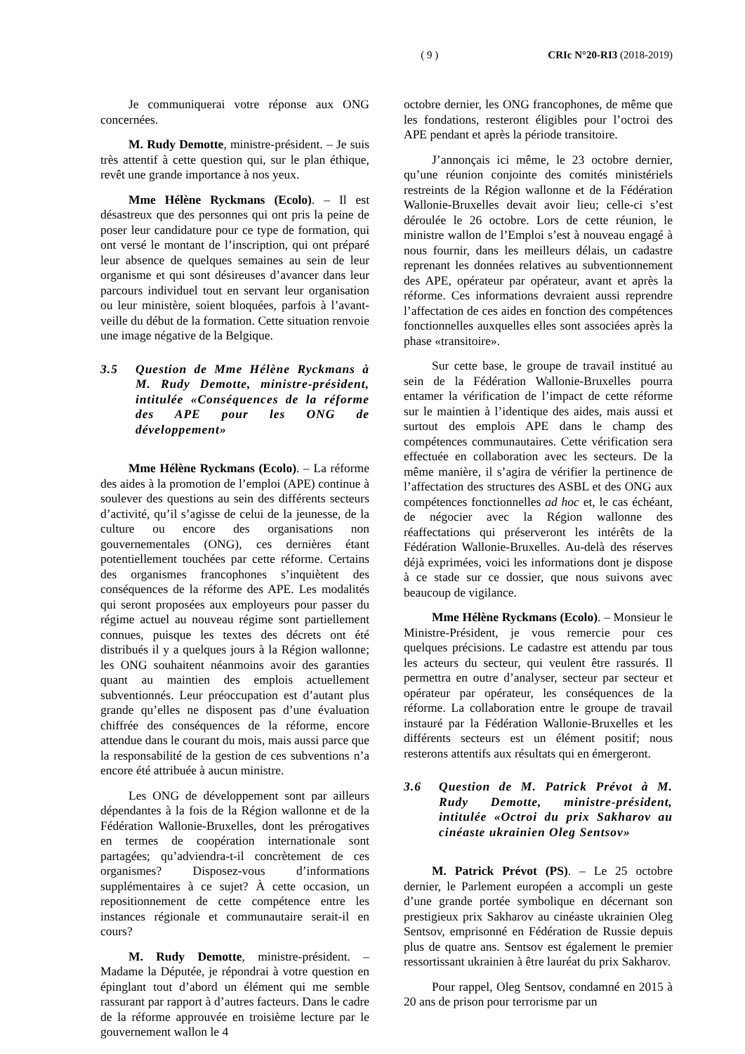( 9 ) CRIc N°20-RI3 (2018-2019)
Je communiquerai votre réponse aux ONG concernées.
M. Rudy Demotte, ministre-président. – Je suis très attentif à cette question qui, sur le plan éthique, revêt une grande importance à nos yeux.
Mme Hélène Ryckmans (Ecolo). – Il est désastreux que des personnes qui ont pris la peine de poser leur candidature pour ce type de formation, qui ont versé le montant de l’inscription, qui ont préparé leur absence de quelques semaines au sein de leur organisme et qui sont désireuses d’avancer dans leur parcours individuel tout en servant leur organisation ou leur ministère, soient bloquées, parfois à l’avant-veille du début de la formation. Cette situation renvoie une image négative de la Belgique.
3.5 Question de Mme Hélène Ryckmans à M. Rudy Demotte, ministre-président, intitulée «Conséquences de la réforme des APE pour les ONG de développement»
Mme Hélène Ryckmans (Ecolo). – La réforme des aides à la promotion de l’emploi (APE) continue à soulever des questions au sein des différents secteurs d’activité, qu’il s’agisse de celui de la jeunesse, de la culture ou encore des organisations non gouvernementales (ONG), ces dernières étant potentiellement touchées par cette réforme. Certains des organismes francophones s’inquiètent des conséquences de la réforme des APE. Les modalités qui seront proposées aux employeurs pour passer du régime actuel au nouveau régime sont partiellement connues, puisque les textes des décrets ont été distribués il y a quelques jours à la Région wallonne; les ONG souhaitent néanmoins avoir des garanties quant au maintien des emplois actuellement subventionnés. Leur préoccupation est d’autant plus grande qu’elles ne disposent pas d’une évaluation chiffrée des conséquences de la réforme, encore attendue dans le courant du mois, mais aussi parce que la responsabilité de la gestion de ces subventions n’a encore été attribuée à aucun ministre.
Les ONG de développement sont par ailleurs dépendantes à la fois de la Région wallonne et de la Fédération Wallonie-Bruxelles, dont les prérogatives en termes de coopération internationale sont partagées; qu’adviendra-t-il concrètement de ces organismes? Disposez-vous d’informations supplémentaires à ce sujet? À cette occasion, un repositionnement de cette compétence entre les instances régionale et communautaire serait-il en cours?
M. Rudy Demotte, ministre-président. – Madame la Députée, je répondrai à votre question en épinglant tout d’abord un élément qui me semble rassurant par rapport à d’autres facteurs. Dans le cadre de la réforme approuvée en troisième lecture par le gouvernement wallon le 4
octobre dernier, les ONG francophones, de même que les fondations, resteront éligibles pour l’octroi des APE pendant et après la période transitoire.
J’annonçais ici même, le 23 octobre dernier, qu’une réunion conjointe des comités ministériels restreints de la Région wallonne et de la Fédération Wallonie-Bruxelles devait avoir lieu; celle-ci s’est déroulée le 26 octobre. Lors de cette réunion, le ministre wallon de l’Emploi s’est à nouveau engagé à nous fournir, dans les meilleurs délais, un cadastre reprenant les données relatives au subventionnement des APE, opérateur par opérateur, avant et après la réforme. Ces informations devraient aussi reprendre l’affectation de ces aides en fonction des compétences fonctionnelles auxquelles elles sont associées après la phase «transitoire».
Sur cette base, le groupe de travail institué au sein de la Fédération Wallonie-Bruxelles pourra entamer la vérification de l’impact de cette réforme sur le maintien à l’identique des aides, mais aussi et surtout des emplois APE dans le champ des compétences communautaires. Cette vérification sera effectuée en collaboration avec les secteurs. De la même manière, il s’agira de vérifier la pertinence de l’affectation des structures des ASBL et des ONG aux compétences fonctionnelles ad hoc et, le cas échéant, de négocier avec la Région wallonne des réaffectations qui préserveront les intérêts de la Fédération Wallonie-Bruxelles. Au-delà des réserves déjà exprimées, voici les informations dont je dispose à ce stade sur ce dossier, que nous suivons avec beaucoup de vigilance.
Mme Hélène Ryckmans (Ecolo). – Monsieur le Ministre-Président, je vous remercie pour ces quelques précisions. Le cadastre est attendu par tous les acteurs du secteur, qui veulent être rassurés. Il permettra en outre d’analyser, secteur par secteur et opérateur par opérateur, les conséquences de la réforme. La collaboration entre le groupe de travail instauré par la Fédération Wallonie-Bruxelles et les différents secteurs est un élément positif; nous resterons attentifs aux résultats qui en émergeront.
3.6 Question de M. Patrick Prévot à M. Rudy Demotte, ministre-président, intitulée «Octroi du prix Sakharov au cinéaste ukrainien Oleg Sentsov»
M. Patrick Prévot (PS). – Le 25 octobre dernier, le Parlement européen a accompli un geste d’une grande portée symbolique en décernant son prestigieux prix Sakharov au cinéaste ukrainien Oleg Sentsov, emprisonné en Fédération de Russie depuis plus de quatre ans. Sentsov est également le premier ressortissant ukrainien à être lauréat du prix Sakharov.
Pour rappel, Oleg Sentsov, condamné en 2015 à 20 ans de prison pour terrorisme par un